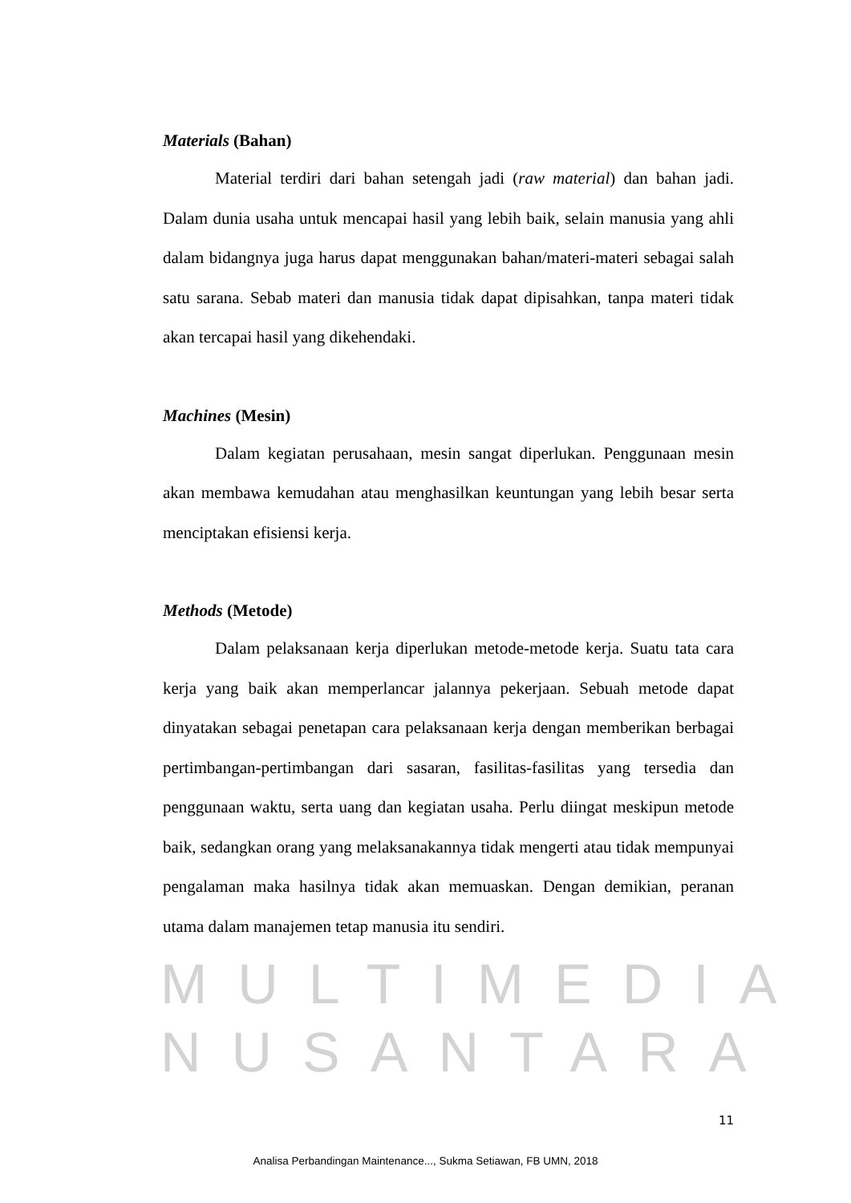Materials (Bahan)
Material terdiri dari bahan setengah jadi (raw material) dan bahan jadi. Dalam dunia usaha untuk mencapai hasil yang lebih baik, selain manusia yang ahli dalam bidangnya juga harus dapat menggunakan bahan/materi-materi sebagai salah satu sarana. Sebab materi dan manusia tidak dapat dipisahkan, tanpa materi tidak akan tercapai hasil yang dikehendaki.
Machines (Mesin)
Dalam kegiatan perusahaan, mesin sangat diperlukan. Penggunaan mesin akan membawa kemudahan atau menghasilkan keuntungan yang lebih besar serta menciptakan efisiensi kerja.
Methods (Metode)
Dalam pelaksanaan kerja diperlukan metode-metode kerja. Suatu tata cara kerja yang baik akan memperlancar jalannya pekerjaan. Sebuah metode dapat dinyatakan sebagai penetapan cara pelaksanaan kerja dengan memberikan berbagai pertimbangan-pertimbangan dari sasaran, fasilitas-fasilitas yang tersedia dan penggunaan waktu, serta uang dan kegiatan usaha. Perlu diingat meskipun metode baik, sedangkan orang yang melaksanakannya tidak mengerti atau tidak mempunyai pengalaman maka hasilnya tidak akan memuaskan. Dengan demikian, peranan utama dalam manajemen tetap manusia itu sendiri.
MULTIMEDIA
NUSANTARA
11
Analisa Perbandingan Maintenance..., Sukma Setiawan, FB UMN, 2018